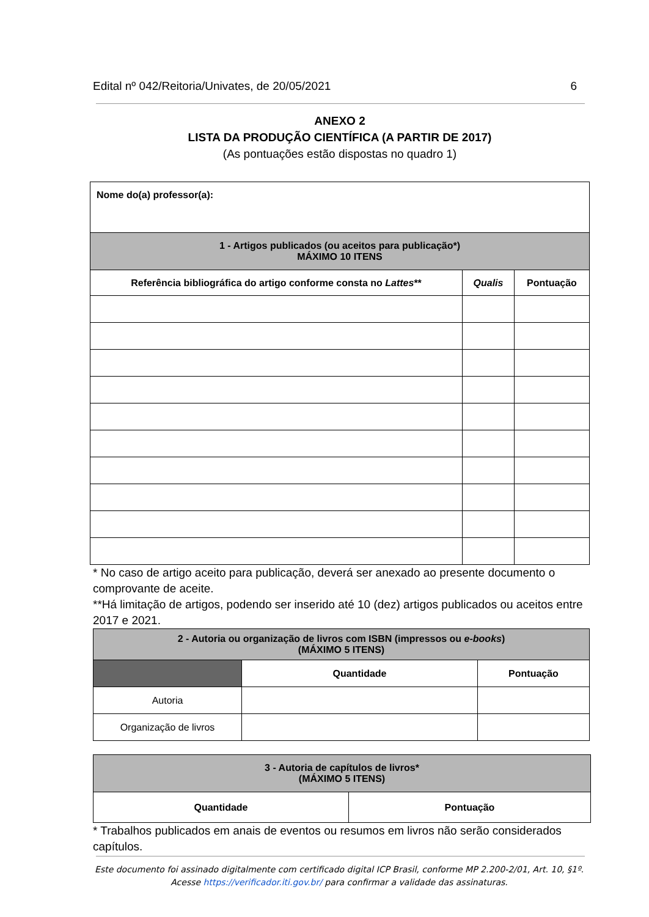Edital nº 042/Reitoria/Univates, de 20/05/2021 6
ANEXO 2
LISTA DA PRODUÇÃO CIENTÍFICA (A PARTIR DE 2017)
(As pontuações estão dispostas no quadro 1)
| Nome do(a) professor(a): | | |
| 1 - Artigos publicados (ou aceitos para publicação*) MÁXIMO 10 ITENS | | |
| Referência bibliográfica do artigo conforme consta no Lattes ** | Qualis | Pontuação |
* No caso de artigo aceito para publicação, deverá ser anexado ao presente documento o comprovante de aceite.
**Há limitação de artigos, podendo ser inserido até 10 (dez) artigos publicados ou aceitos entre 2017 e 2021.
| 2 - Autoria ou organização de livros com ISBN (impressos ou e-books ) (MÁXIMO 5 ITENS) | | |
| | Quantidade | Pontuação |
| Autoria | | |
| Organização de livros | | |
| 3 - Autoria de capítulos de livros* (MÁXIMO 5 ITENS) | |
| Quantidade | Pontuação |
* Trabalhos publicados em anais de eventos ou resumos em livros não serão considerados capítulos.
Este documento foi assinado digitalmente com certificado digital ICP Brasil, conforme MP 2.200-2/01, Art. 10, §1º. Acesse https://verificador.iti.gov.br/ para confirmar a validade das assinaturas.